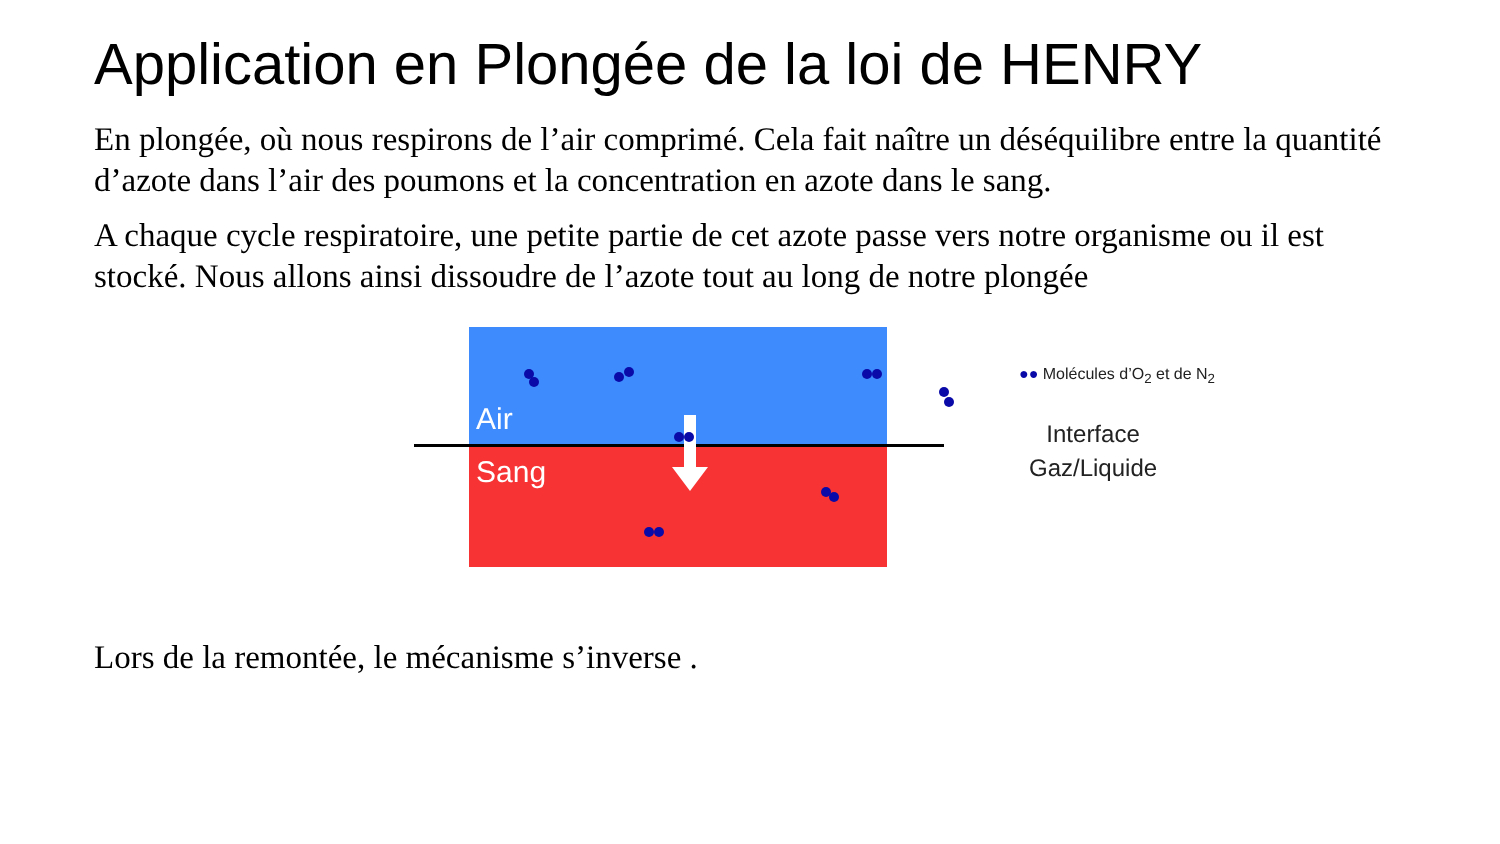Application en Plongée de la loi de HENRY
En plongée, où nous respirons de l’air comprimé. Cela fait naître un déséquilibre entre la quantité d’azote dans l’air des poumons et la concentration en azote dans le sang.
A chaque cycle respiratoire, une petite partie de cet azote passe vers notre organisme ou il est stocké. Nous allons ainsi dissoudre de l’azote tout au long de notre plongée
Air
Sang
●● Molécules d’O<sub>2</sub> et de N<sub>2</sub>
Interface
Gaz/Liquide
Lors de la remontée, le mécanisme s’inverse .